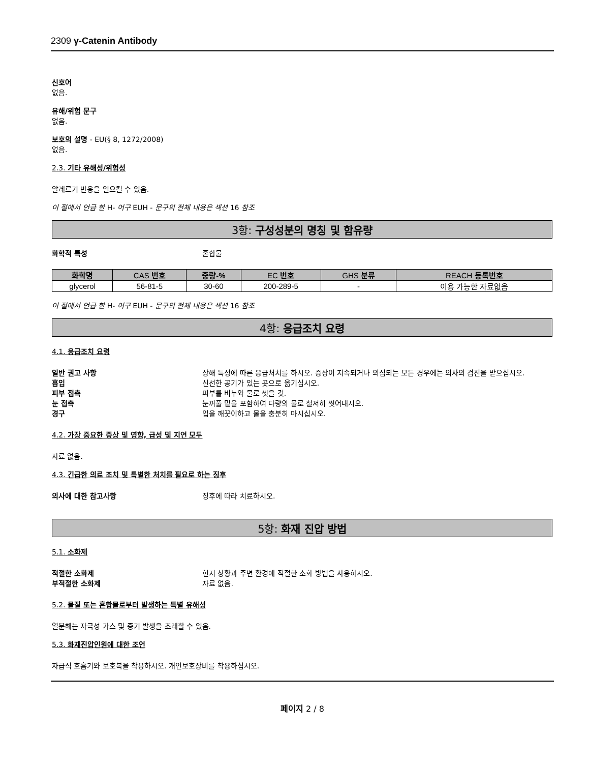2309 γ-Catenin Antibody
신호어
없음.
유해/위험 문구
없음.
보호의 설명 - EU(§ 8, 1272/2008)
없음.
2.3. 기타 유해성/위험성
알레르기 반응을 일으킬 수 있음.
이 절에서 언급 한 H- 어구 EUH - 문구의 전체 내용은 섹션 16 참조
3항: 구성성분의 명칭 및 함유량
화학적 특성 혼합물
| 화학명 | CAS 번호 | 중량-% | EC 번호 | GHS 분류 | REACH 등록번호 |
| --- | --- | --- | --- | --- | --- |
| glycerol | 56-81-5 | 30-60 | 200-289-5 | - | 이용 가능한 자료없음 |
이 절에서 언급 한 H- 어구 EUH - 문구의 전체 내용은 섹션 16 참조
4항: 응급조치 요령
4.1. 응급조치 요령
일반 권고 사항 상해 특성에 따른 응급처치를 하시오. 증상이 지속되거나 의심되는 모든 경우에는 의사의 검진을 받으십시오.
흡입 신선한 공기가 있는 곳으로 옮기십시오.
피부 접촉 피부를 비누와 물로 씻을 것.
눈 접촉 눈꺼풀 밑을 포함하여 다량의 물로 철저히 씻어내시오.
경구 입을 깨끗이하고 물을 충분히 마시십시오.
4.2. 가장 중요한 증상 및 영향, 급성 및 지연 모두
자료 없음.
4.3. 긴급한 의료 조치 및 특별한 처치를 필요로 하는 징후
의사에 대한 참고사항 징후에 따라 치료하시오.
5항: 화재 진압 방법
5.1. 소화제
적절한 소화제 현지 상황과 주변 환경에 적절한 소화 방법을 사용하시오.
부적절한 소화제 자료 없음.
5.2. 물질 또는 혼합물로부터 발생하는 특별 유해성
열분해는 자극성 가스 및 증기 발생을 초래할 수 있음.
5.3. 화재진압인원에 대한 조언
자급식 호흡기와 보호복을 착용하시오. 개인보호장비를 착용하십시오.
페이지 2 / 8